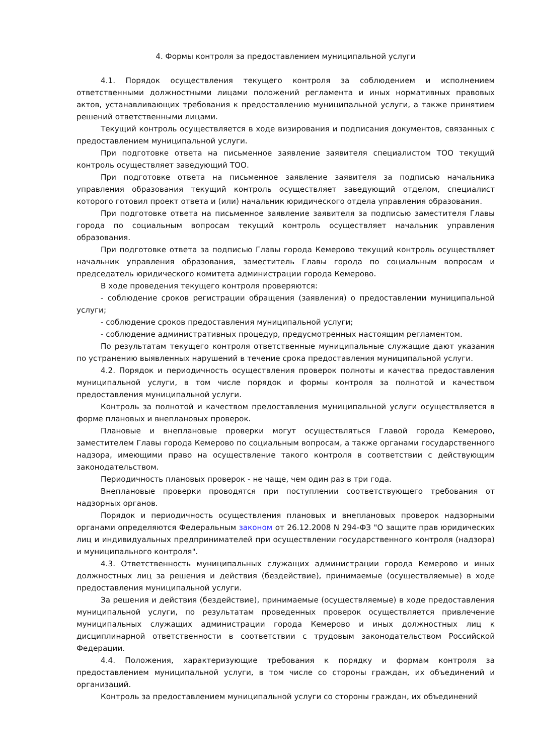4. Формы контроля за предоставлением муниципальной услуги
4.1. Порядок осуществления текущего контроля за соблюдением и исполнением ответственными должностными лицами положений регламента и иных нормативных правовых актов, устанавливающих требования к предоставлению муниципальной услуги, а также принятием решений ответственными лицами.
Текущий контроль осуществляется в ходе визирования и подписания документов, связанных с предоставлением муниципальной услуги.
При подготовке ответа на письменное заявление заявителя специалистом ТОО текущий контроль осуществляет заведующий ТОО.
При подготовке ответа на письменное заявление заявителя за подписью начальника управления образования текущий контроль осуществляет заведующий отделом, специалист которого готовил проект ответа и (или) начальник юридического отдела управления образования.
При подготовке ответа на письменное заявление заявителя за подписью заместителя Главы города по социальным вопросам текущий контроль осуществляет начальник управления образования.
При подготовке ответа за подписью Главы города Кемерово текущий контроль осуществляет начальник управления образования, заместитель Главы города по социальным вопросам и председатель юридического комитета администрации города Кемерово.
В ходе проведения текущего контроля проверяются:
- соблюдение сроков регистрации обращения (заявления) о предоставлении муниципальной услуги;
- соблюдение сроков предоставления муниципальной услуги;
- соблюдение административных процедур, предусмотренных настоящим регламентом.
По результатам текущего контроля ответственные муниципальные служащие дают указания по устранению выявленных нарушений в течение срока предоставления муниципальной услуги.
4.2. Порядок и периодичность осуществления проверок полноты и качества предоставления муниципальной услуги, в том числе порядок и формы контроля за полнотой и качеством предоставления муниципальной услуги.
Контроль за полнотой и качеством предоставления муниципальной услуги осуществляется в форме плановых и внеплановых проверок.
Плановые и внеплановые проверки могут осуществляться Главой города Кемерово, заместителем Главы города Кемерово по социальным вопросам, а также органами государственного надзора, имеющими право на осуществление такого контроля в соответствии с действующим законодательством.
Периодичность плановых проверок - не чаще, чем один раз в три года.
Внеплановые проверки проводятся при поступлении соответствующего требования от надзорных органов.
Порядок и периодичность осуществления плановых и внеплановых проверок надзорными органами определяются Федеральным законом от 26.12.2008 N 294-ФЗ "О защите прав юридических лиц и индивидуальных предпринимателей при осуществлении государственного контроля (надзора) и муниципального контроля".
4.3. Ответственность муниципальных служащих администрации города Кемерово и иных должностных лиц за решения и действия (бездействие), принимаемые (осуществляемые) в ходе предоставления муниципальной услуги.
За решения и действия (бездействие), принимаемые (осуществляемые) в ходе предоставления муниципальной услуги, по результатам проведенных проверок осуществляется привлечение муниципальных служащих администрации города Кемерово и иных должностных лиц к дисциплинарной ответственности в соответствии с трудовым законодательством Российской Федерации.
4.4. Положения, характеризующие требования к порядку и формам контроля за предоставлением муниципальной услуги, в том числе со стороны граждан, их объединений и организаций.
Контроль за предоставлением муниципальной услуги со стороны граждан, их объединений